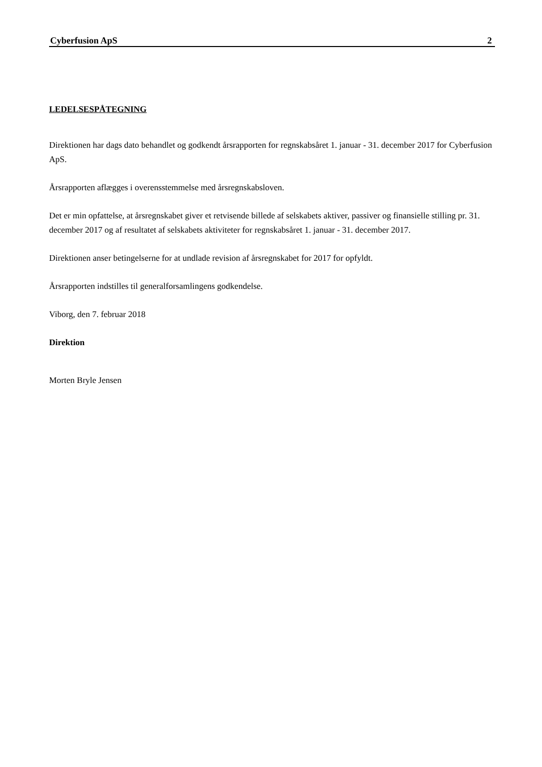Cyberfusion ApS 2
LEDELSESPÅTEGNING
Direktionen har dags dato behandlet og godkendt årsrapporten for regnskabsåret 1. januar - 31. december 2017 for Cyberfusion ApS.
Årsrapporten aflægges i overensstemmelse med årsregnskabsloven.
Det er min opfattelse, at årsregnskabet giver et retvisende billede af selskabets aktiver, passiver og finansielle stilling pr. 31. december 2017 og af resultatet af selskabets aktiviteter for regnskabsåret 1. januar - 31. december 2017.
Direktionen anser betingelserne for at undlade revision af årsregnskabet for 2017 for opfyldt.
Årsrapporten indstilles til generalforsamlingens godkendelse.
Viborg, den 7. februar 2018
Direktion
Morten Bryle Jensen